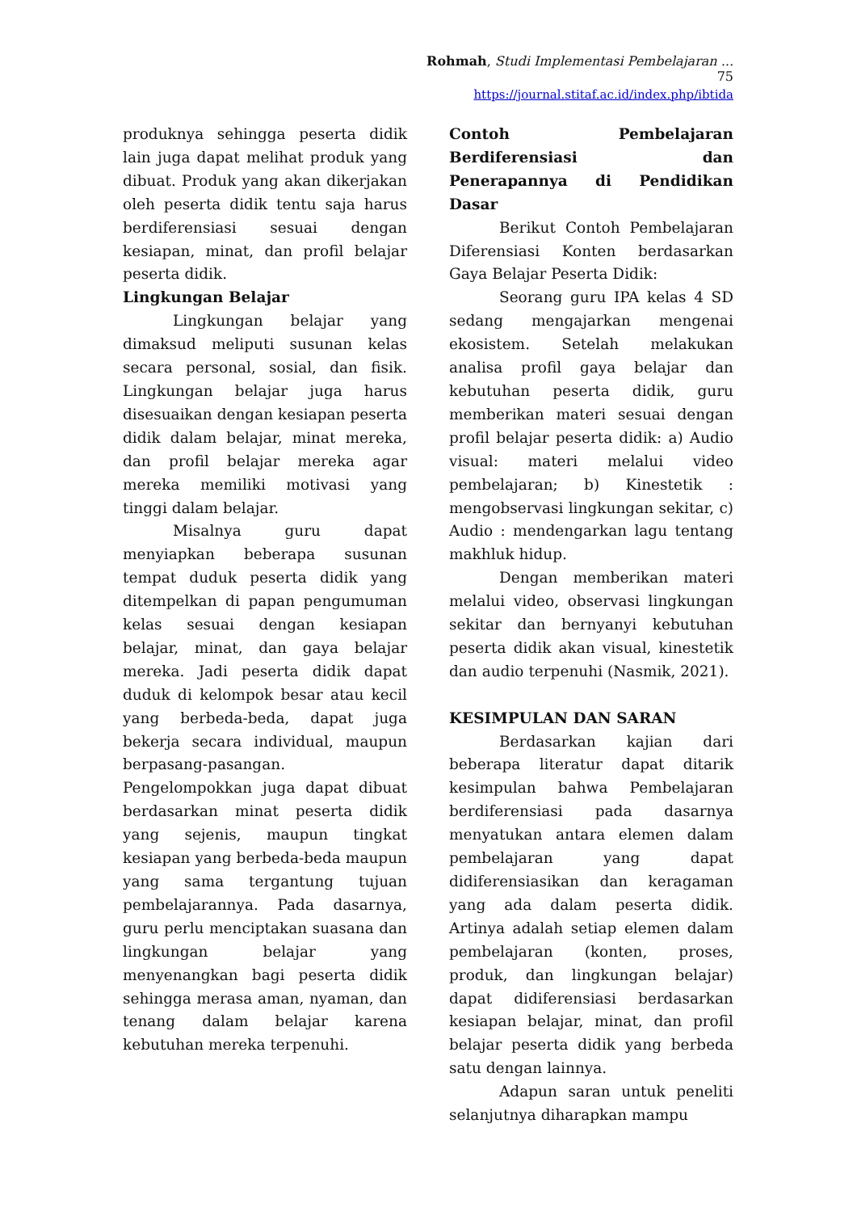Rohmah, Studi Implementasi Pembelajaran ... 75
https://journal.stitaf.ac.id/index.php/ibtida
produknya sehingga peserta didik lain juga dapat melihat produk yang dibuat. Produk yang akan dikerjakan oleh peserta didik tentu saja harus berdiferensiasi sesuai dengan kesiapan, minat, dan profil belajar peserta didik.
Lingkungan Belajar
Lingkungan belajar yang dimaksud meliputi susunan kelas secara personal, sosial, dan fisik. Lingkungan belajar juga harus disesuaikan dengan kesiapan peserta didik dalam belajar, minat mereka, dan profil belajar mereka agar mereka memiliki motivasi yang tinggi dalam belajar.
Misalnya guru dapat menyiapkan beberapa susunan tempat duduk peserta didik yang ditempelkan di papan pengumuman kelas sesuai dengan kesiapan belajar, minat, dan gaya belajar mereka. Jadi peserta didik dapat duduk di kelompok besar atau kecil yang berbeda-beda, dapat juga bekerja secara individual, maupun berpasang-pasangan. Pengelompokkan juga dapat dibuat berdasarkan minat peserta didik yang sejenis, maupun tingkat kesiapan yang berbeda-beda maupun yang sama tergantung tujuan pembelajarannya. Pada dasarnya, guru perlu menciptakan suasana dan lingkungan belajar yang menyenangkan bagi peserta didik sehingga merasa aman, nyaman, dan tenang dalam belajar karena kebutuhan mereka terpenuhi.
Contoh Pembelajaran Berdiferensiasi dan Penerapannya di Pendidikan Dasar
Berikut Contoh Pembelajaran Diferensiasi Konten berdasarkan Gaya Belajar Peserta Didik:
Seorang guru IPA kelas 4 SD sedang mengajarkan mengenai ekosistem. Setelah melakukan analisa profil gaya belajar dan kebutuhan peserta didik, guru memberikan materi sesuai dengan profil belajar peserta didik: a) Audio visual: materi melalui video pembelajaran; b) Kinestetik : mengobservasi lingkungan sekitar, c) Audio : mendengarkan lagu tentang makhluk hidup.
Dengan memberikan materi melalui video, observasi lingkungan sekitar dan bernyanyi kebutuhan peserta didik akan visual, kinestetik dan audio terpenuhi (Nasmik, 2021).
KESIMPULAN DAN SARAN
Berdasarkan kajian dari beberapa literatur dapat ditarik kesimpulan bahwa Pembelajaran berdiferensiasi pada dasarnya menyatukan antara elemen dalam pembelajaran yang dapat didiferensiasikan dan keragaman yang ada dalam peserta didik. Artinya adalah setiap elemen dalam pembelajaran (konten, proses, produk, dan lingkungan belajar) dapat didiferensiasi berdasarkan kesiapan belajar, minat, dan profil belajar peserta didik yang berbeda satu dengan lainnya.
Adapun saran untuk peneliti selanjutnya diharapkan mampu